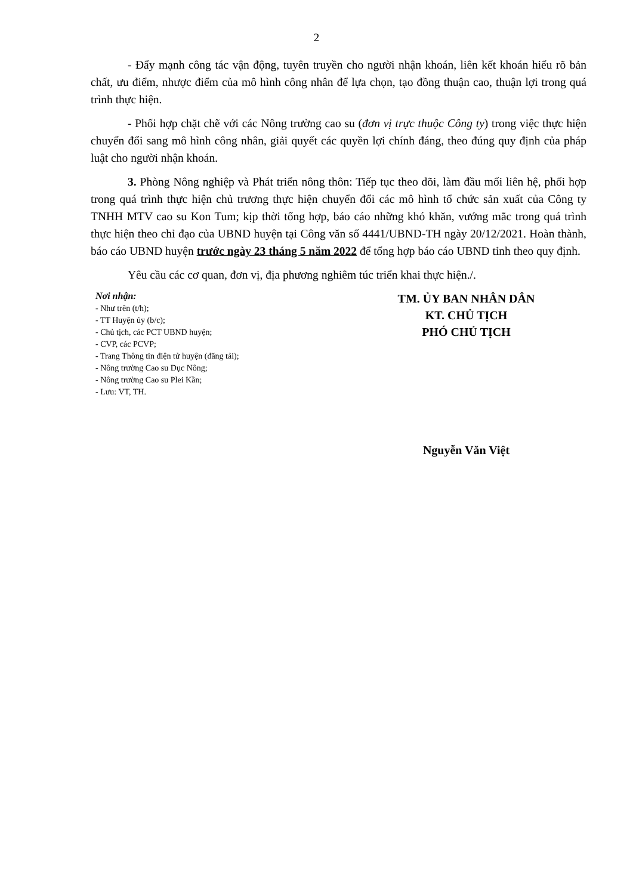2
- Đẩy mạnh công tác vận động, tuyên truyền cho người nhận khoán, liên kết khoán hiểu rõ bản chất, ưu điểm, nhược điểm của mô hình công nhân để lựa chọn, tạo đồng thuận cao, thuận lợi trong quá trình thực hiện.
- Phối hợp chặt chẽ với các Nông trường cao su (đơn vị trực thuộc Công ty) trong việc thực hiện chuyển đổi sang mô hình công nhân, giải quyết các quyền lợi chính đáng, theo đúng quy định của pháp luật cho người nhận khoán.
3. Phòng Nông nghiệp và Phát triển nông thôn: Tiếp tục theo dõi, làm đầu mối liên hệ, phối hợp trong quá trình thực hiện chủ trương thực hiện chuyển đổi các mô hình tổ chức sản xuất của Công ty TNHH MTV cao su Kon Tum; kịp thời tổng hợp, báo cáo những khó khăn, vướng mắc trong quá trình thực hiện theo chỉ đạo của UBND huyện tại Công văn số 4441/UBND-TH ngày 20/12/2021. Hoàn thành, báo cáo UBND huyện trước ngày 23 tháng 5 năm 2022 để tổng hợp báo cáo UBND tỉnh theo quy định.
Yêu cầu các cơ quan, đơn vị, địa phương nghiêm túc triển khai thực hiện./.
Nơi nhận:
- Như trên (t/h);
- TT Huyện ủy (b/c);
- Chủ tịch, các PCT UBND huyện;
- CVP, các PCVP;
- Trang Thông tin điện tử huyện (đăng tải);
- Nông trường Cao su Dục Nông;
- Nông trường Cao su Plei Kần;
- Lưu: VT, TH.
TM. ỦY BAN NHÂN DÂN
KT. CHỦ TỊCH
PHÓ CHỦ TỊCH
Nguyễn Văn Việt